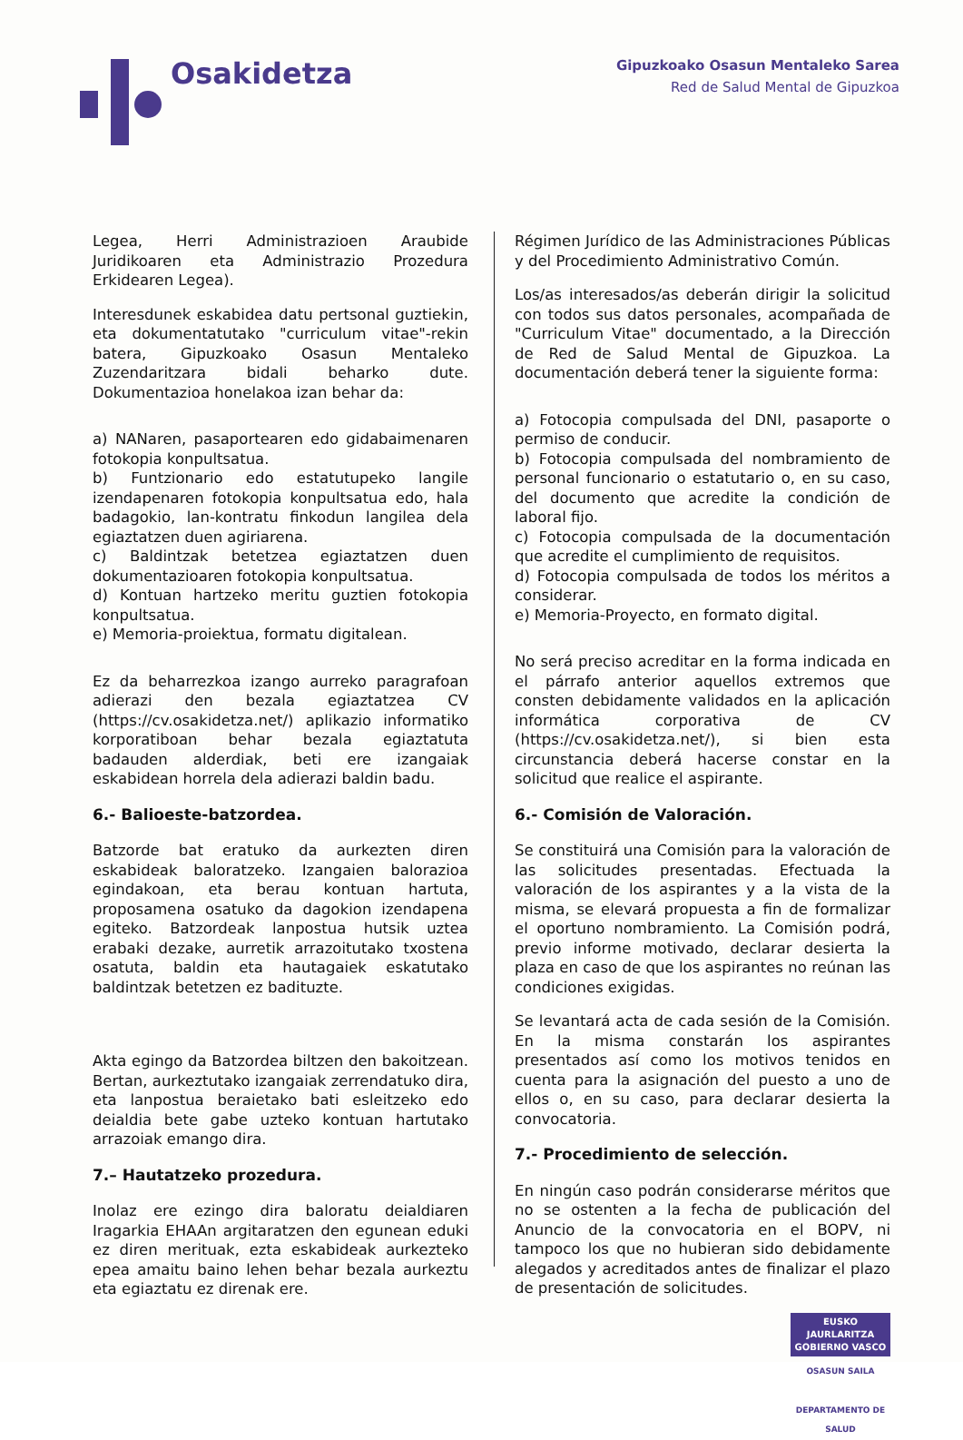Osakidetza
Gipuzkoako Osasun Mentaleko Sarea
Red de Salud Mental de Gipuzkoa
Legea, Herri Administrazioen Araubide Juridikoaren eta Administrazio Prozedura Erkidearen Legea).
Interesdunek eskabidea datu pertsonal guztiekin, eta dokumentatutako "curriculum vitae"-rekin batera, Gipuzkoako Osasun Mentaleko Zuzendaritzara bidali beharko dute. Dokumentazioa honelakoa izan behar da:
a) NANaren, pasaportearen edo gidabaimenaren fotokopia konpultsatua.
b) Funtzionario edo estatutupeko langile izendapenaren fotokopia konpultsatua edo, hala badagokio, lan-kontratu finkodun langilea dela egiaztatzen duen agiriarena.
c) Baldintzak betetzea egiaztatzen duen dokumentazioaren fotokopia konpultsatua.
d) Kontuan hartzeko meritu guztien fotokopia konpultsatua.
e) Memoria-proiektua, formatu digitalean.
Ez da beharrezkoa izango aurreko paragrafoan adierazi den bezala egiaztatzea CV (https://cv.osakidetza.net/) aplikazio informatiko korporatiboan behar bezala egiaztatuta badauden alderdiak, beti ere izangaiak eskabidean horrela dela adierazi baldin badu.
6.- Balioeste-batzordea.
Batzorde bat eratuko da aurkezten diren eskabideak baloratzeko. Izangaien balorazioa egindakoan, eta berau kontuan hartuta, proposamena osatuko da dagokion izendapena egiteko. Batzordeak lanpostua hutsik uztea erabaki dezake, aurretik arrazoitutako txostena osatuta, baldin eta hautagaiek eskatutako baldintzak betetzen ez badituzte.
Akta egingo da Batzordea biltzen den bakoitzean. Bertan, aurkeztutako izangaiak zerrendatuko dira, eta lanpostua beraietako bati esleitzeko edo deialdia bete gabe uzteko kontuan hartutako arrazoiak emango dira.
7.– Hautatzeko prozedura.
Inolaz ere ezingo dira baloratu deialdiaren Iragarkia EHAAn argitaratzen den egunean eduki ez diren merituak, ezta eskabideak aurkezteko epea amaitu baino lehen behar bezala aurkeztu eta egiaztatu ez direnak ere.
Régimen Jurídico de las Administraciones Públicas y del Procedimiento Administrativo Común.
Los/as interesados/as deberán dirigir la solicitud con todos sus datos personales, acompañada de "Curriculum Vitae" documentado, a la Dirección de Red de Salud Mental de Gipuzkoa. La documentación deberá tener la siguiente forma:
a) Fotocopia compulsada del DNI, pasaporte o permiso de conducir.
b) Fotocopia compulsada del nombramiento de personal funcionario o estatutario o, en su caso, del documento que acredite la condición de laboral fijo.
c) Fotocopia compulsada de la documentación que acredite el cumplimiento de requisitos.
d) Fotocopia compulsada de todos los méritos a considerar.
e) Memoria-Proyecto, en formato digital.
No será preciso acreditar en la forma indicada en el párrafo anterior aquellos extremos que consten debidamente validados en la aplicación informática corporativa de CV (https://cv.osakidetza.net/), si bien esta circunstancia deberá hacerse constar en la solicitud que realice el aspirante.
6.- Comisión de Valoración.
Se constituirá una Comisión para la valoración de las solicitudes presentadas. Efectuada la valoración de los aspirantes y a la vista de la misma, se elevará propuesta a fin de formalizar el oportuno nombramiento. La Comisión podrá, previo informe motivado, declarar desierta la plaza en caso de que los aspirantes no reúnan las condiciones exigidas.
Se levantará acta de cada sesión de la Comisión. En la misma constarán los aspirantes presentados así como los motivos tenidos en cuenta para la asignación del puesto a uno de ellos o, en su caso, para declarar desierta la convocatoria.
7.- Procedimiento de selección.
En ningún caso podrán considerarse méritos que no se ostenten a la fecha de publicación del Anuncio de la convocatoria en el BOPV, ni tampoco los que no hubieran sido debidamente alegados y acreditados antes de finalizar el plazo de presentación de solicitudes.
EUSKO JAURLARITZA
GOBIERNO VASCO
OSASUN SAILA
DEPARTAMENTO DE SALUD